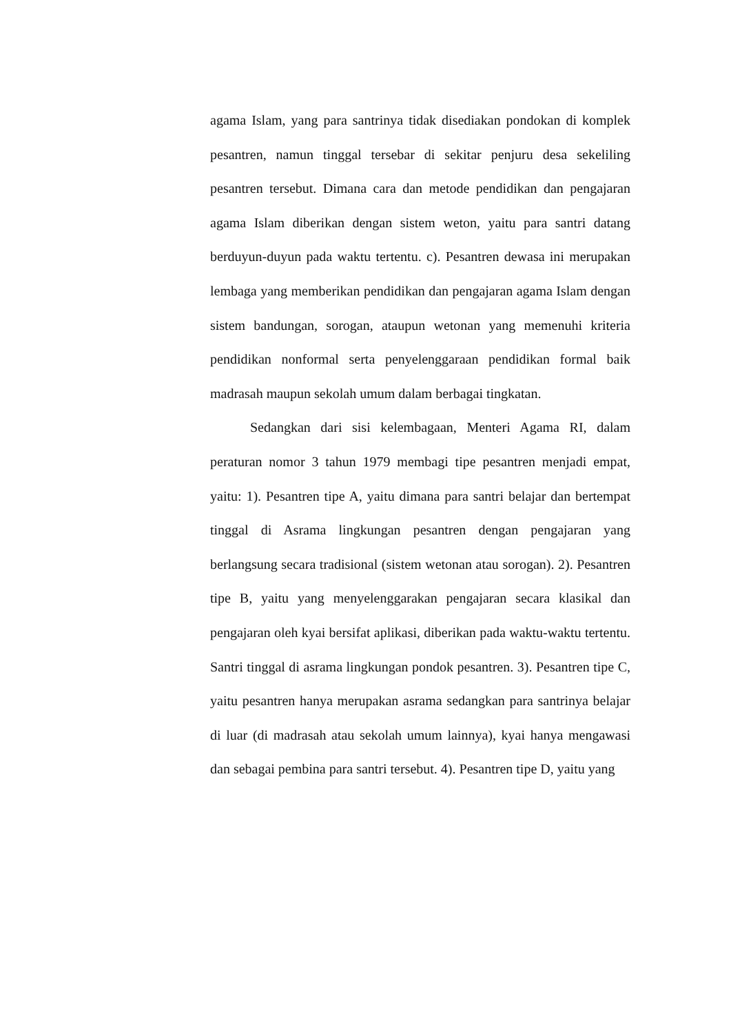agama Islam, yang para santrinya tidak disediakan pondokan di komplek pesantren, namun tinggal tersebar di sekitar penjuru desa sekeliling pesantren tersebut. Dimana cara dan metode pendidikan dan pengajaran agama Islam diberikan dengan sistem weton, yaitu para santri datang berduyun-duyun pada waktu tertentu. c). Pesantren dewasa ini merupakan lembaga yang memberikan pendidikan dan pengajaran agama Islam dengan sistem bandungan, sorogan, ataupun wetonan yang memenuhi kriteria pendidikan nonformal serta penyelenggaraan pendidikan formal baik madrasah maupun sekolah umum dalam berbagai tingkatan.
Sedangkan dari sisi kelembagaan, Menteri Agama RI, dalam peraturan nomor 3 tahun 1979 membagi tipe pesantren menjadi empat, yaitu: 1). Pesantren tipe A, yaitu dimana para santri belajar dan bertempat tinggal di Asrama lingkungan pesantren dengan pengajaran yang berlangsung secara tradisional (sistem wetonan atau sorogan). 2). Pesantren tipe B, yaitu yang menyelenggarakan pengajaran secara klasikal dan pengajaran oleh kyai bersifat aplikasi, diberikan pada waktu-waktu tertentu. Santri tinggal di asrama lingkungan pondok pesantren. 3). Pesantren tipe C, yaitu pesantren hanya merupakan asrama sedangkan para santrinya belajar di luar (di madrasah atau sekolah umum lainnya), kyai hanya mengawasi dan sebagai pembina para santri tersebut. 4). Pesantren tipe D, yaitu yang